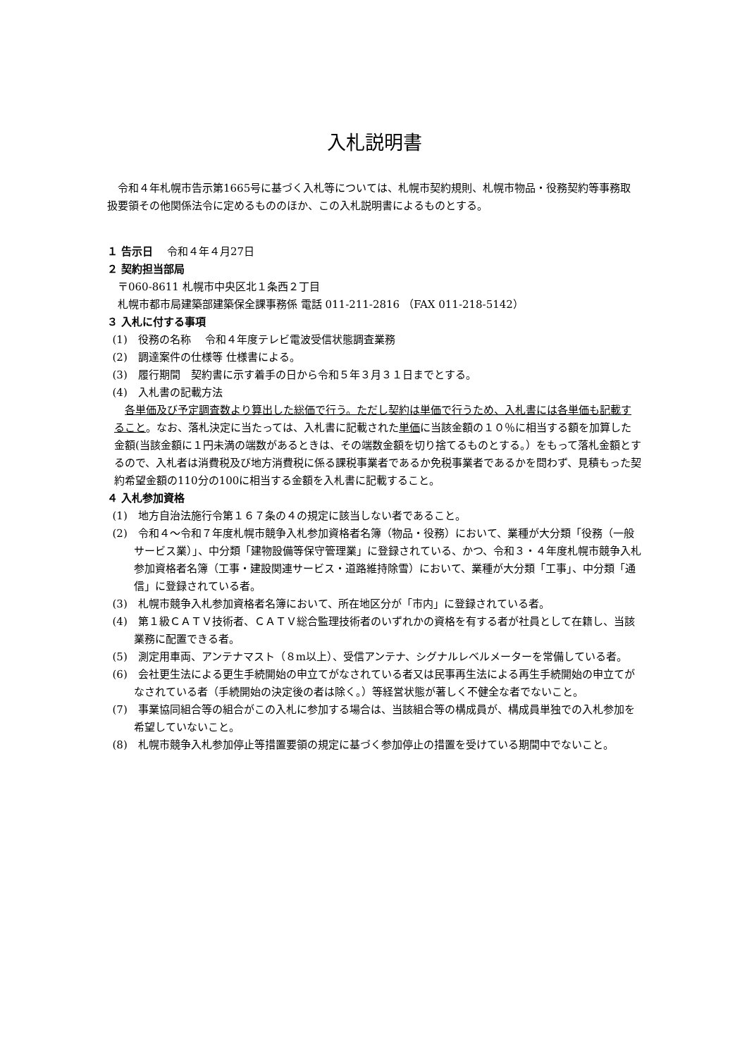入札説明書
令和４年札幌市告示第1665号に基づく入札等については、札幌市契約規則、札幌市物品・役務契約等事務取扱要領その他関係法令に定めるもののほか、この入札説明書によるものとする。
１ 告示日　 令和４年４月27日
２ 契約担当部局
〒060-8611 札幌市中央区北１条西２丁目
札幌市都市局建築部建築保全課事務係 電話 011-211-2816 （FAX 011-218-5142）
３ 入札に付する事項
(1)　役務の名称　 令和４年度テレビ電波受信状態調査業務
(2)　調達案件の仕様等 仕様書による。
(3)　履行期間　契約書に示す着手の日から令和５年３月３１日までとする。
(4)　入札書の記載方法
各単価及び予定調査数より算出した総価で行う。ただし契約は単価で行うため、入札書には各単価も記載すること。なお、落札決定に当たっては、入札書に記載された単価に当該金額の１０％に相当する額を加算した金額(当該金額に１円未満の端数があるときは、その端数金額を切り捨てるものとする。）をもって落札金額とするので、入札者は消費税及び地方消費税に係る課税事業者であるか免税事業者であるかを問わず、見積もった契約希望金額の110分の100に相当する金額を入札書に記載すること。
４ 入札参加資格
(1)　地方自治法施行令第１６７条の４の規定に該当しない者であること。
(2)　令和４～令和７年度札幌市競争入札参加資格者名簿（物品・役務）において、業種が大分類「役務（一般サービス業）」、中分類「建物設備等保守管理業」に登録されている、かつ、令和３・４年度札幌市競争入札参加資格者名簿（工事・建設関連サービス・道路維持除雪）において、業種が大分類「工事」、中分類「通信」に登録されている者。
(3)　札幌市競争入札参加資格者名簿において、所在地区分が「市内」に登録されている者。
(4)　第１級ＣＡＴＶ技術者、ＣＡＴＶ総合監理技術者のいずれかの資格を有する者が社員として在籍し、当該業務に配置できる者。
(5)　測定用車両、アンテナマスト（８m以上）、受信アンテナ、シグナルレベルメーターを常備している者。
(6)　会社更生法による更生手続開始の申立てがなされている者又は民事再生法による再生手続開始の申立てがなされている者（手続開始の決定後の者は除く。）等経営状態が著しく不健全な者でないこと。
(7)　事業協同組合等の組合がこの入札に参加する場合は、当該組合等の構成員が、構成員単独での入札参加を希望していないこと。
(8)　札幌市競争入札参加停止等措置要領の規定に基づく参加停止の措置を受けている期間中でないこと。